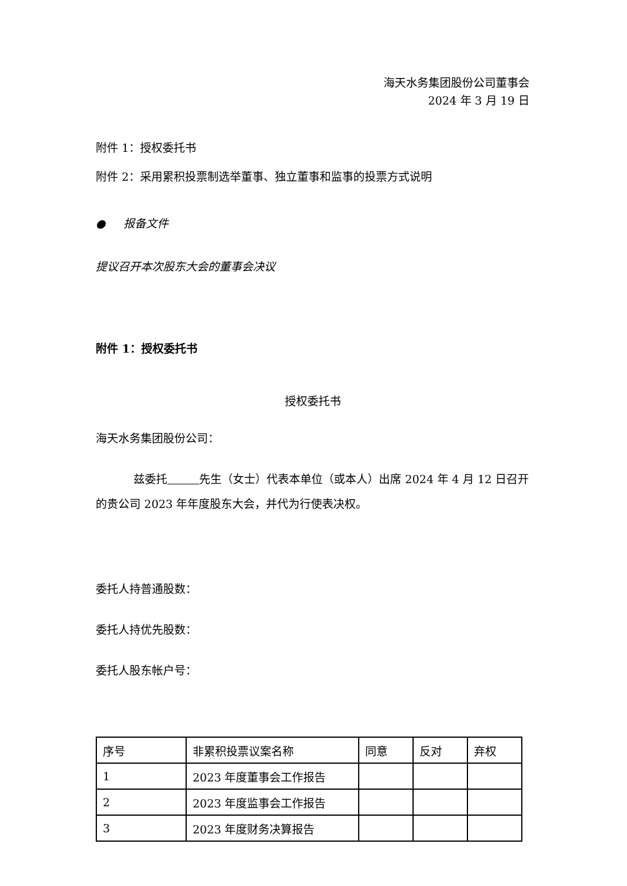海天水务集团股份公司董事会
2024 年 3 月 19 日
附件 1：授权委托书
附件 2：采用累积投票制选举董事、独立董事和监事的投票方式说明
● 报备文件
提议召开本次股东大会的董事会决议
附件 1：授权委托书
授权委托书
海天水务集团股份公司：
兹委托 先生（女士）代表本单位（或本人）出席 2024 年 4 月 12 日召开的贵公司 2023 年年度股东大会，并代为行使表决权。
委托人持普通股数：
委托人持优先股数：
委托人股东帐户号：
| 序号 | 非累积投票议案名称 | 同意 | 反对 | 弃权 |
| 1 | 2023 年度董事会工作报告 | | | |
| 2 | 2023 年度监事会工作报告 | | | |
| 3 | 2023 年度财务决算报告 | | | |